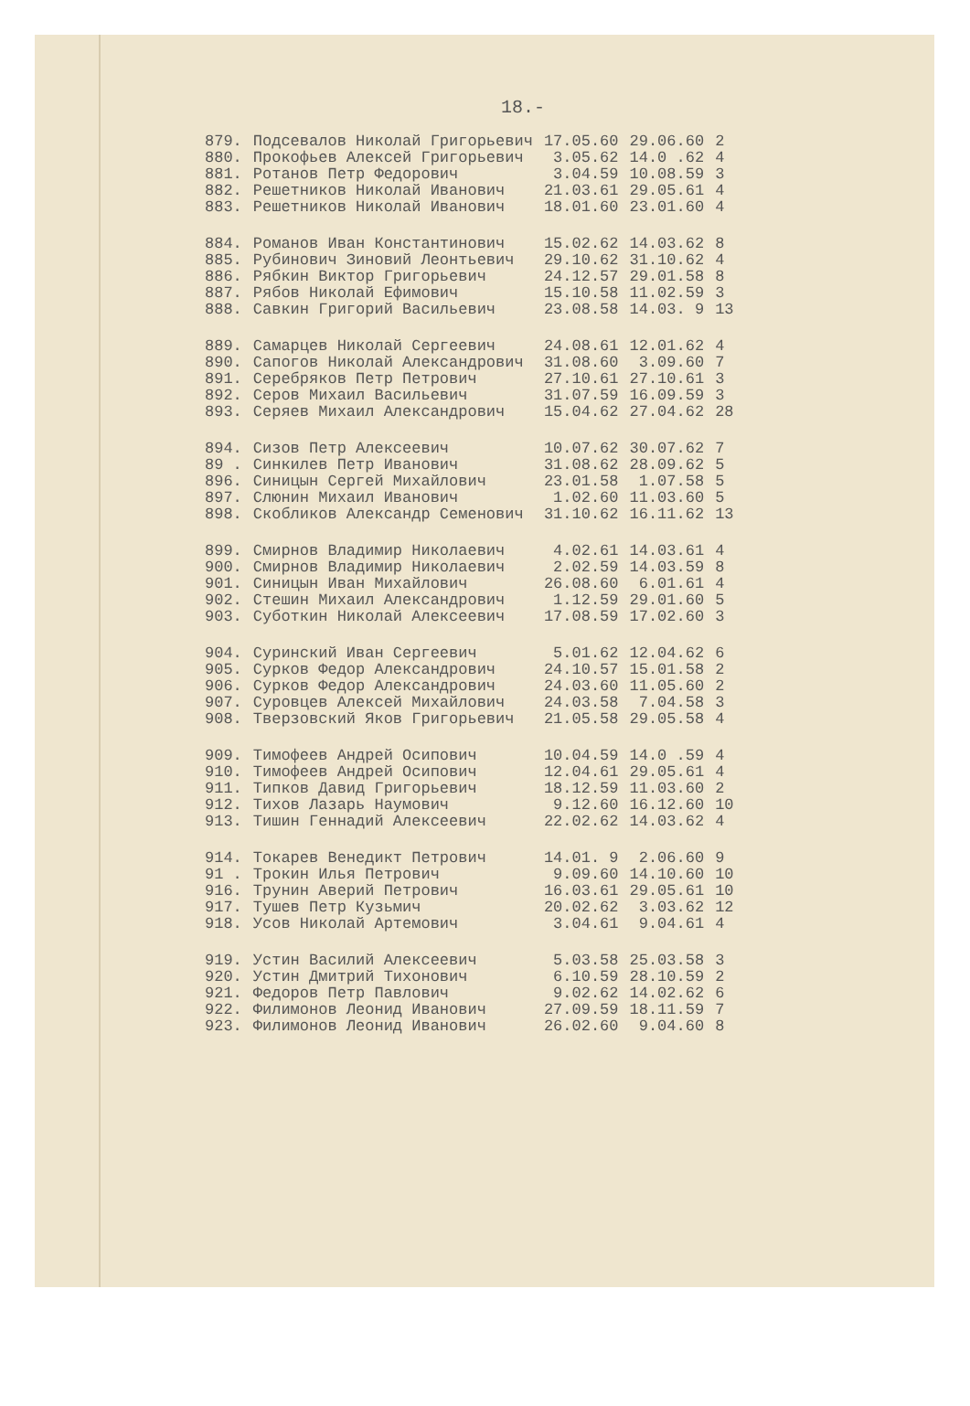18.-
| 879. | Подсевалов Николай Григорьевич | 17.05.60 | 29.06.60 | 2 |
| 880. | Прокофьев Алексей Григорьевич | 3.05.62 | 14.0 .62 | 4 |
| 881. | Ротанов Петр Федорович | 3.04.59 | 10.08.59 | 3 |
| 882. | Решетников Николай Иванович | 21.03.61 | 29.05.61 | 4 |
| 883. | Решетников Николай Иванович | 18.01.60 | 23.01.60 | 4 |
| 884. | Романов Иван Константинович | 15.02.62 | 14.03.62 | 8 |
| 885. | Рубинович Зиновий Леонтьевич | 29.10.62 | 31.10.62 | 4 |
| 886. | Рябкин Виктор Григорьевич | 24.12.57 | 29.01.58 | 8 |
| 887. | Рябов Николай Ефимович | 15.10.58 | 11.02.59 | 3 |
| 888. | Савкин Григорий Васильевич | 23.08.58 | 14.03. 9 | 13 |
| 889. | Самарцев Николай Сергеевич | 24.08.61 | 12.01.62 | 4 |
| 890. | Сапогов Николай Александрович | 31.08.60 | 3.09.60 | 7 |
| 891. | Серебряков Петр Петрович | 27.10.61 | 27.10.61 | 3 |
| 892. | Серов Михаил Васильевич | 31.07.59 | 16.09.59 | 3 |
| 893. | Серяев Михаил Александрович | 15.04.62 | 27.04.62 | 28 |
| 894. | Сизов Петр Алексеевич | 10.07.62 | 30.07.62 | 7 |
| 89 . | Синкилев Петр Иванович | 31.08.62 | 28.09.62 | 5 |
| 896. | Синицын Сергей Михайлович | 23.01.58 | 1.07.58 | 5 |
| 897. | Слюнин Михаил Иванович | 1.02.60 | 11.03.60 | 5 |
| 898. | Скобликов Александр Семенович | 31.10.62 | 16.11.62 | 13 |
| 899. | Смирнов Владимир Николаевич | 4.02.61 | 14.03.61 | 4 |
| 900. | Смирнов Владимир Николаевич | 2.02.59 | 14.03.59 | 8 |
| 901. | Синицын Иван Михайлович | 26.08.60 | 6.01.61 | 4 |
| 902. | Стешин Михаил Александрович | 1.12.59 | 29.01.60 | 5 |
| 903. | Суботкин Николай Алексеевич | 17.08.59 | 17.02.60 | 3 |
| 904. | Суринский Иван Сергеевич | 5.01.62 | 12.04.62 | 6 |
| 905. | Сурков Федор Александрович | 24.10.57 | 15.01.58 | 2 |
| 906. | Сурков Федор Александрович | 24.03.60 | 11.05.60 | 2 |
| 907. | Суровцев Алексей Михайлович | 24.03.58 | 7.04.58 | 3 |
| 908. | Тверзовский Яков Григорьевич | 21.05.58 | 29.05.58 | 4 |
| 909. | Тимофеев Андрей Осипович | 10.04.59 | 14.0 .59 | 4 |
| 910. | Тимофеев Андрей Осипович | 12.04.61 | 29.05.61 | 4 |
| 911. | Типков Давид Григорьевич | 18.12.59 | 11.03.60 | 2 |
| 912. | Тихов Лазарь Наумович | 9.12.60 | 16.12.60 | 10 |
| 913. | Тишин Геннадий Алексеевич | 22.02.62 | 14.03.62 | 4 |
| 914. | Токарев Венедикт Петрович | 14.01. 9 | 2.06.60 | 9 |
| 91 . | Трокин Илья Петрович | 9.09.60 | 14.10.60 | 10 |
| 916. | Трунин Аверий Петрович | 16.03.61 | 29.05.61 | 10 |
| 917. | Тушев Петр Кузьмич | 20.02.62 | 3.03.62 | 12 |
| 918. | Усов Николай Артемович | 3.04.61 | 9.04.61 | 4 |
| 919. | Устин Василий Алексеевич | 5.03.58 | 25.03.58 | 3 |
| 920. | Устин Дмитрий Тихонович | 6.10.59 | 28.10.59 | 2 |
| 921. | Федоров Петр Павлович | 9.02.62 | 14.02.62 | 6 |
| 922. | Филимонов Леонид Иванович | 27.09.59 | 18.11.59 | 7 |
| 923. | Филимонов Леонид Иванович | 26.02.60 | 9.04.60 | 8 |